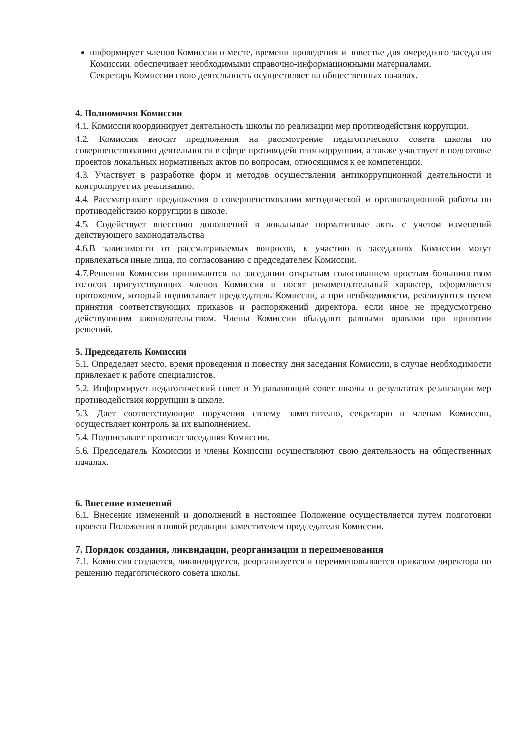информирует членов Комиссии о месте, времени проведения и повестке дня очередного заседания Комиссии, обеспечивает необходимыми справочно-информационными материалами.
Секретарь Комиссии свою деятельность осуществляет на общественных началах.
4. Полномочия Комиссии
4.1. Комиссия координирует деятельность школы по реализации мер противодействия коррупции.
4.2. Комиссия вносит предложения на рассмотрение педагогического совета школы по совершенствованию деятельности в сфере противодействия коррупции, а также участвует в подготовке проектов локальных нормативных актов по вопросам, относящимся к ее компетенции.
4.3. Участвует в разработке форм и методов осуществления антикоррупционной деятельности и контролирует их реализацию.
4.4. Рассматривает предложения о совершенствовании методической и организационной работы по противодействию коррупции в школе.
4.5. Содействует внесению дополнений в локальные нормативные акты с учетом изменений действующего законодательства
4.6.В зависимости от рассматриваемых вопросов, к участию в заседаниях Комиссии могут привлекаться иные лица, по согласованию с председателем Комиссии.
4.7.Решения Комиссии принимаются на заседании открытым голосованием простым большинством голосов присутствующих членов Комиссии и носят рекомендательный характер, оформляется протоколом, который подписывает председатель Комиссии, а при необходимости, реализуются путем принятия соответствующих приказов и распоряжений директора, если иное не предусмотрено действующим законодательством. Члены Комиссии обладают равными правами при принятии решений.
5. Председатель Комиссии
5.1. Определяет место, время проведения и повестку дня заседания Комиссии, в случае необходимости привлекает к работе специалистов.
5.2. Информирует педагогический совет и Управляющий совет школы о результатах реализации мер противодействия коррупции в школе.
5.3. Дает соответствующие поручения своему заместителю, секретарю и членам Комиссии, осуществляет контроль за их выполнением.
5.4. Подписывает протокол заседания Комиссии.
5.6. Председатель Комиссии и члены Комиссии осуществляют свою деятельность на общественных началах.
6. Внесение изменений
6.1. Внесение изменений и дополнений в настоящее Положение осуществляется путем подготовки проекта Положения в новой редакции заместителем председателя Комиссии.
7. Порядок создания, ликвидации, реорганизации и переименования
7.1. Комиссия создается, ликвидируется, реорганизуется и переименовывается приказом директора по решению педагогического совета школы.